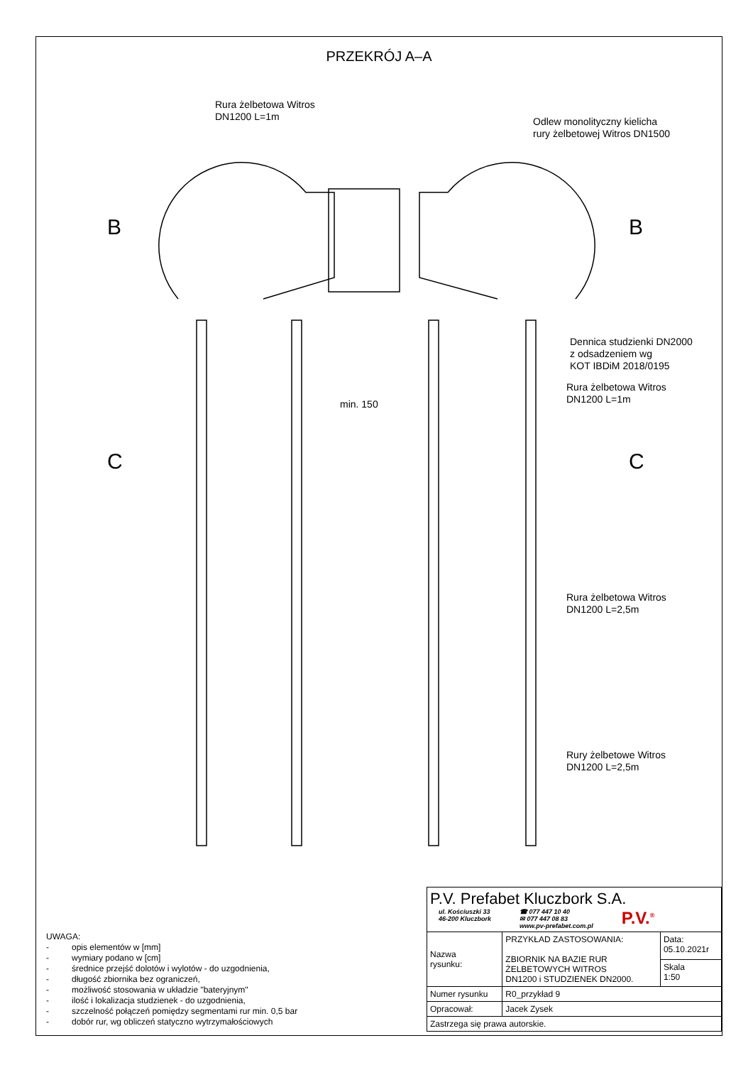PRZEKRÓJ A–A
Rura żelbetowa Witros
DN1200 L=1m
Odlew monolityczny kielicha
rury żelbetowej Witros DN1500
B B
Dennica studzienki DN2000
z odsadzeniem wg
KOT IBDiM 2018/0195
Rura żelbetowa Witros
DN1200 L=1m
min. 150
C C
Rura żelbetowa Witros
DN1200 L=2,5m
Rury żelbetowe Witros
DN1200 L=2,5m
UWAGA:
- opis elementów w [mm]
- wymiary podano w [cm]
- średnice przejść dolotów i wylotów - do uzgodnienia,
- długość zbiornika bez ograniczeń,
- możliwość stosowania w układzie "bateryjnym"
- ilość i lokalizacja studzienek - do uzgodnienia,
- szczelność połączeń pomiędzy segmentami rur min. 0,5 bar
- dobór rur, wg obliczeń statyczno wytrzymałościowych
| P.V. Prefabet Kluczbork S.A. ul. Kościuszki 33 46-200 Kluczbork ☎ 077 447 10 40 ✉ 077 447 08 83 www.pv-prefabet.com.pl P.V.<sup>®</sup> | | |
| Nazwa rysunku: | PRZYKŁAD ZASTOSOWANIA: ZBIORNIK NA BAZIE RUR ŻELBETOWYCH WITROS DN1200 i STUDZIENEK DN2000. | Data: 05.10.2021r |
| | | Skala 1:50 |
| Numer rysunku | R0_przykład 9 | |
| Opracował: | Jacek Zysek | |
| Zastrzega się prawa autorskie. | | |